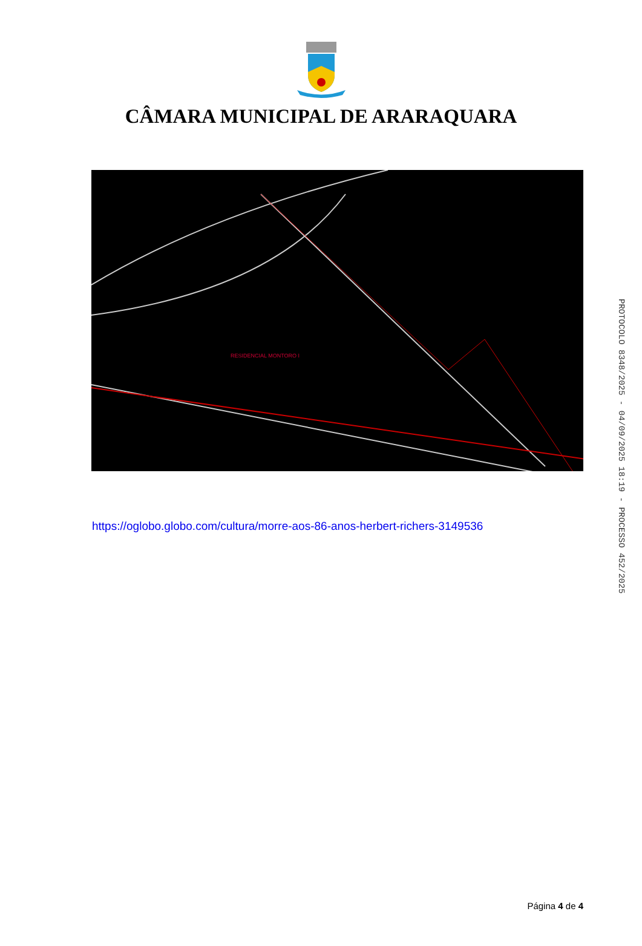CÂMARA MUNICIPAL DE ARARAQUARA
RESIDENCIAL MONTORO I
https://oglobo.globo.com/cultura/morre-aos-86-anos-herbert-richers-3149536
PROTOCOLO 8348/2025 - 04/09/2025 18:19 - PROCESSO 452/2025
Página 4 de 4